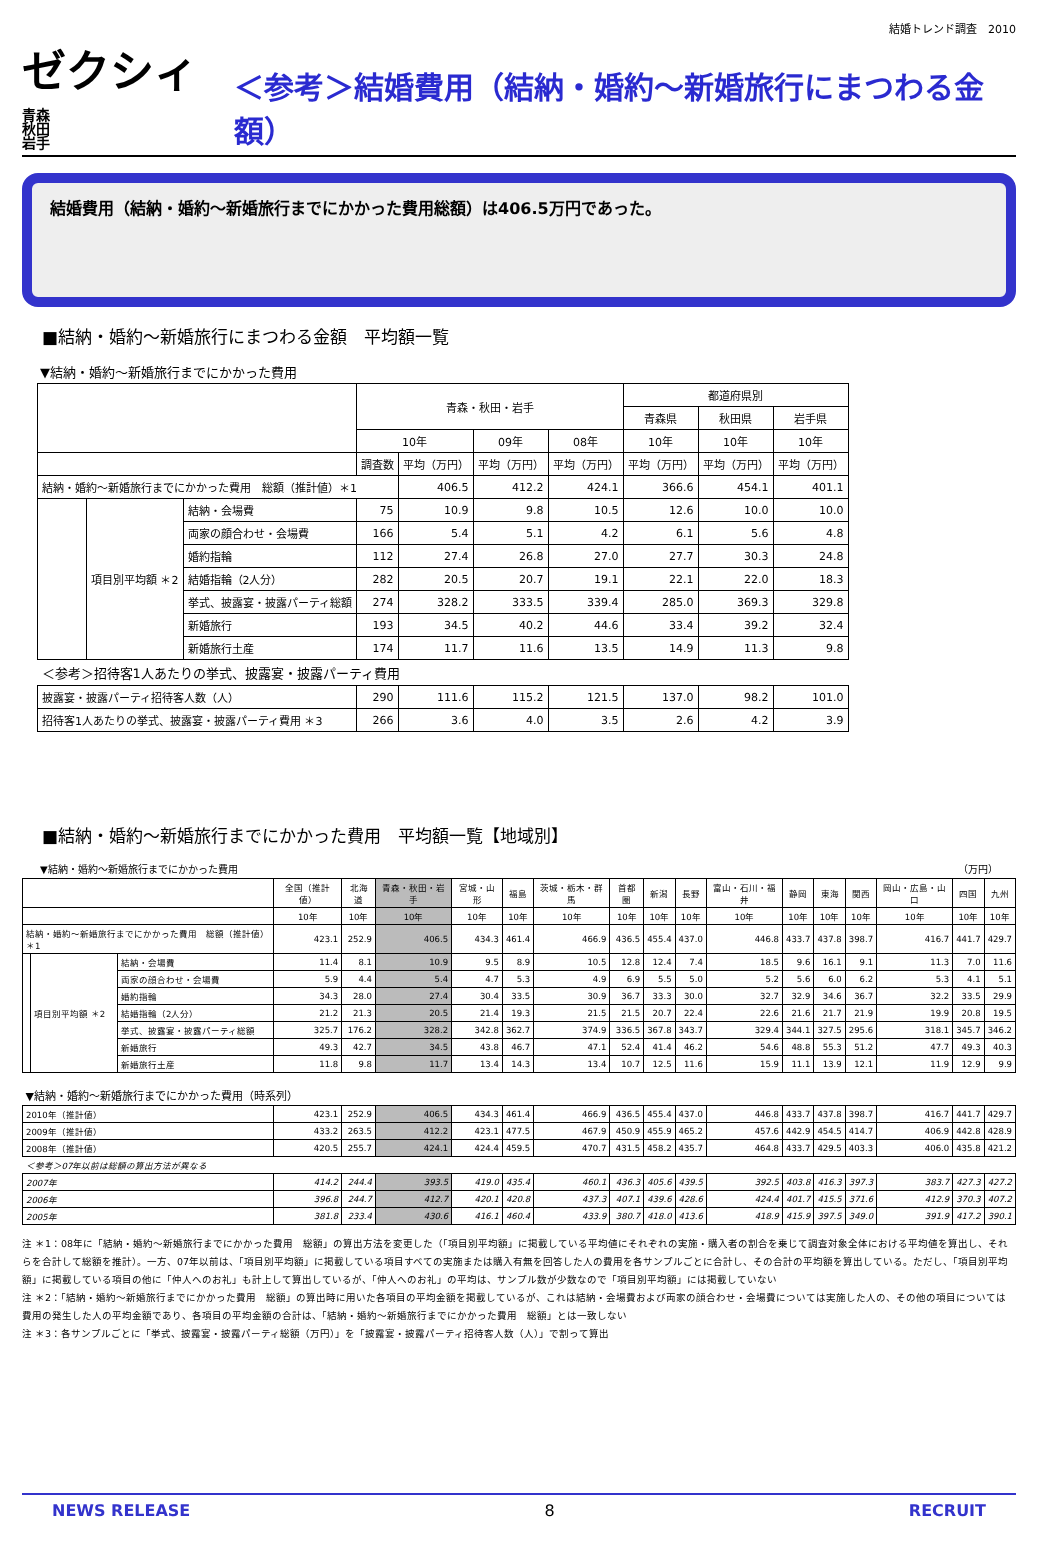結婚トレンド調査　2010
ゼクシィ 青森
秋田
岩手
＜参考＞結婚費用（結納・婚約～新婚旅行にまつわる金額）
結婚費用（結納・婚約～新婚旅行までにかかった費用総額）は406.5万円であった。
■結納・婚約～新婚旅行にまつわる金額　平均額一覧
▼結納・婚約～新婚旅行までにかかった費用
| | | | 青森・秋田・岩手 | | | | 都道府県別 | | |
| --- | --- | --- | --- | --- | --- | --- | --- | --- | --- |
| | | | | | | | 青森県 | 秋田県 | 岩手県 |
| | | | 10年 | | 09年 | 08年 | 10年 | 10年 | 10年 |
| | | | 調査数 | 平均（万円） | 平均（万円） | 平均（万円） | 平均（万円） | 平均（万円） | 平均（万円） |
| 結納・婚約～新婚旅行までにかかった費用 総額（推計値）＊1 | | | | 406.5 | 412.2 | 424.1 | 366.6 | 454.1 | 401.1 |
| | 項目別平均額 ＊2 | 結納・会場費 | 75 | 10.9 | 9.8 | 10.5 | 12.6 | 10.0 | 10.0 |
| | | 両家の顔合わせ・会場費 | 166 | 5.4 | 5.1 | 4.2 | 6.1 | 5.6 | 4.8 |
| | | 婚約指輪 | 112 | 27.4 | 26.8 | 27.0 | 27.7 | 30.3 | 24.8 |
| | | 結婚指輪（2人分） | 282 | 20.5 | 20.7 | 19.1 | 22.1 | 22.0 | 18.3 |
| | | 挙式、披露宴・披露パーティ総額 | 274 | 328.2 | 333.5 | 339.4 | 285.0 | 369.3 | 329.8 |
| | | 新婚旅行 | 193 | 34.5 | 40.2 | 44.6 | 33.4 | 39.2 | 32.4 |
| | | 新婚旅行土産 | 174 | 11.7 | 11.6 | 13.5 | 14.9 | 11.3 | 9.8 |
| ＜参考＞招待客1人あたりの挙式、披露宴・披露パーティ費用 | | | | | | | | | |
| 披露宴・披露パーティ招待客人数（人） | | | 290 | 111.6 | 115.2 | 121.5 | 137.0 | 98.2 | 101.0 |
| 招待客1人あたりの挙式、披露宴・披露パーティ費用 ＊3 | | | 266 | 3.6 | 4.0 | 3.5 | 2.6 | 4.2 | 3.9 |
■結納・婚約～新婚旅行までにかかった費用　平均額一覧【地域別】
▼結納・婚約～新婚旅行までにかかった費用 （万円）
| | | | 全国（推計値） | 北海道 | 青森・秋田・岩手 | 宮城・山形 | 福島 | 茨城・栃木・群馬 | 首都圏 | 新潟 | 長野 | 富山・石川・福井 | 静岡 | 東海 | 関西 | 岡山・広島・山口 | 四国 | 九州 |
| --- | --- | --- | --- | --- | --- | --- | --- | --- | --- | --- | --- | --- | --- | --- | --- | --- | --- | --- |
| | | | 10年 | 10年 | 10年 | 10年 | 10年 | 10年 | 10年 | 10年 | 10年 | 10年 | 10年 | 10年 | 10年 | 10年 | 10年 | 10年 |
| 結納・婚約～新婚旅行までにかかった費用 総額（推計値）＊1 | | | 423.1 | 252.9 | 406.5 | 434.3 | 461.4 | 466.9 | 436.5 | 455.4 | 437.0 | 446.8 | 433.7 | 437.8 | 398.7 | 416.7 | 441.7 | 429.7 |
| | 項目別平均額 ＊2 | 結納・会場費 | 11.4 | 8.1 | 10.9 | 9.5 | 8.9 | 10.5 | 12.8 | 12.4 | 7.4 | 18.5 | 9.6 | 16.1 | 9.1 | 11.3 | 7.0 | 11.6 |
| | | 両家の顔合わせ・会場費 | 5.9 | 4.4 | 5.4 | 4.7 | 5.3 | 4.9 | 6.9 | 5.5 | 5.0 | 5.2 | 5.6 | 6.0 | 6.2 | 5.3 | 4.1 | 5.1 |
| | | 婚約指輪 | 34.3 | 28.0 | 27.4 | 30.4 | 33.5 | 30.9 | 36.7 | 33.3 | 30.0 | 32.7 | 32.9 | 34.6 | 36.7 | 32.2 | 33.5 | 29.9 |
| | | 結婚指輪（2人分） | 21.2 | 21.3 | 20.5 | 21.4 | 19.3 | 21.5 | 21.5 | 20.7 | 22.4 | 22.6 | 21.6 | 21.7 | 21.9 | 19.9 | 20.8 | 19.5 |
| | | 挙式、披露宴・披露パーティ総額 | 325.7 | 176.2 | 328.2 | 342.8 | 362.7 | 374.9 | 336.5 | 367.8 | 343.7 | 329.4 | 344.1 | 327.5 | 295.6 | 318.1 | 345.7 | 346.2 |
| | | 新婚旅行 | 49.3 | 42.7 | 34.5 | 43.8 | 46.7 | 47.1 | 52.4 | 41.4 | 46.2 | 54.6 | 48.8 | 55.3 | 51.2 | 47.7 | 49.3 | 40.3 |
| | | 新婚旅行土産 | 11.8 | 9.8 | 11.7 | 13.4 | 14.3 | 13.4 | 10.7 | 12.5 | 11.6 | 15.9 | 11.1 | 13.9 | 12.1 | 11.9 | 12.9 | 9.9 |
| ▼結納・婚約～新婚旅行までにかかった費用（時系列） | | | | | | | | | | | | | | | | | | |
| 2010年（推計値） | | | 423.1 | 252.9 | 406.5 | 434.3 | 461.4 | 466.9 | 436.5 | 455.4 | 437.0 | 446.8 | 433.7 | 437.8 | 398.7 | 416.7 | 441.7 | 429.7 |
| 2009年（推計値） | | | 433.2 | 263.5 | 412.2 | 423.1 | 477.5 | 467.9 | 450.9 | 455.9 | 465.2 | 457.6 | 442.9 | 454.5 | 414.7 | 406.9 | 442.8 | 428.9 |
| 2008年（推計値） | | | 420.5 | 255.7 | 424.1 | 424.4 | 459.5 | 470.7 | 431.5 | 458.2 | 435.7 | 464.8 | 433.7 | 429.5 | 403.3 | 406.0 | 435.8 | 421.2 |
| ＜参考＞07年以前は総額の算出方法が異なる | | | | | | | | | | | | | | | | | | |
| 2007年 | | | 414.2 | 244.4 | 393.5 | 419.0 | 435.4 | 460.1 | 436.3 | 405.6 | 439.5 | 392.5 | 403.8 | 416.3 | 397.3 | 383.7 | 427.3 | 427.2 |
| 2006年 | | | 396.8 | 244.7 | 412.7 | 420.1 | 420.8 | 437.3 | 407.1 | 439.6 | 428.6 | 424.4 | 401.7 | 415.5 | 371.6 | 412.9 | 370.3 | 407.2 |
| 2005年 | | | 381.8 | 233.4 | 430.6 | 416.1 | 460.4 | 433.9 | 380.7 | 418.0 | 413.6 | 418.9 | 415.9 | 397.5 | 349.0 | 391.9 | 417.2 | 390.1 |
注 ＊1：08年に「結納・婚約～新婚旅行までにかかった費用　総額」の算出方法を変更した（「項目別平均額」に掲載している平均値にそれぞれの実施・購入者の割合を乗じて調査対象全体における平均値を算出し、それらを合計して総額を推計）。一方、07年以前は、「項目別平均額」に掲載している項目すべての実施または購入有無を回答した人の費用を各サンプルごとに合計し、その合計の平均額を算出している。ただし、「項目別平均額」に掲載している項目の他に「仲人へのお礼」も計上して算出しているが、「仲人へのお礼」の平均は、サンプル数が少数なので「項目別平均額」には掲載していない
注 ＊2：「結納・婚約～新婚旅行までにかかった費用　総額」の算出時に用いた各項目の平均金額を掲載しているが、これは結納・会場費および両家の顔合わせ・会場費については実施した人の、その他の項目については費用の発生した人の平均金額であり、各項目の平均金額の合計は、「結納・婚約～新婚旅行までにかかった費用　総額」とは一致しない
注 ＊3：各サンプルごとに「挙式、披露宴・披露パーティ総額（万円）」を「披露宴・披露パーティ招待客人数（人）」で割って算出
NEWS RELEASE 8 RECRUIT